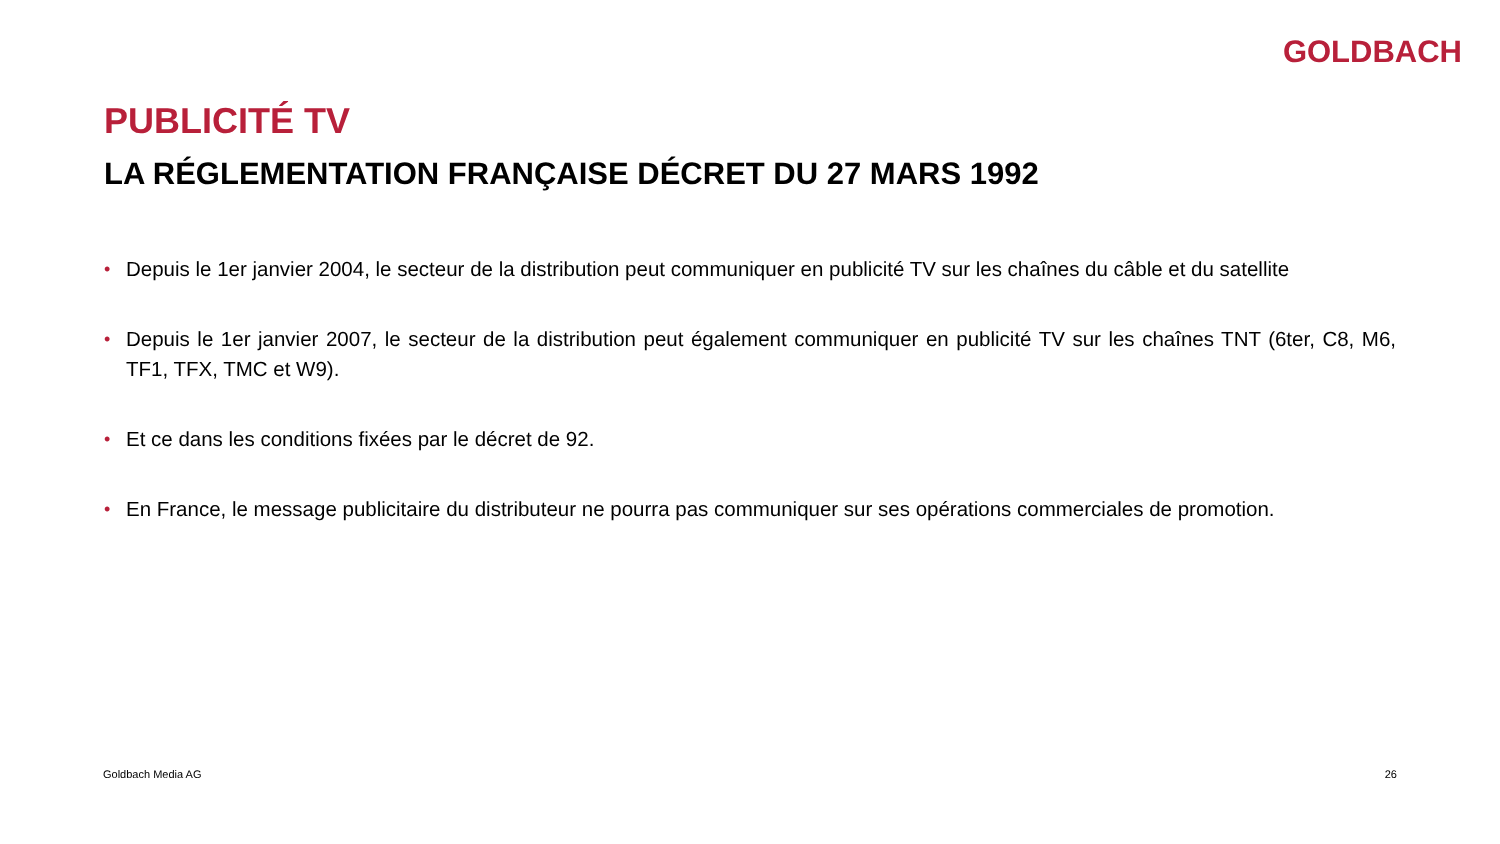GOLDBACH
PUBLICITÉ TV
LA RÉGLEMENTATION FRANÇAISE DÉCRET DU 27 MARS 1992
• Depuis le 1er janvier 2004, le secteur de la distribution peut communiquer en publicité TV sur les chaînes du câble et du satellite
• Depuis le 1er janvier 2007, le secteur de la distribution peut également communiquer en publicité TV sur les chaînes TNT (6ter, C8, M6, TF1, TFX, TMC et W9).
• Et ce dans les conditions fixées par le décret de 92.
• En France, le message publicitaire du distributeur ne pourra pas communiquer sur ses opérations commerciales de promotion.
Goldbach Media AG 26